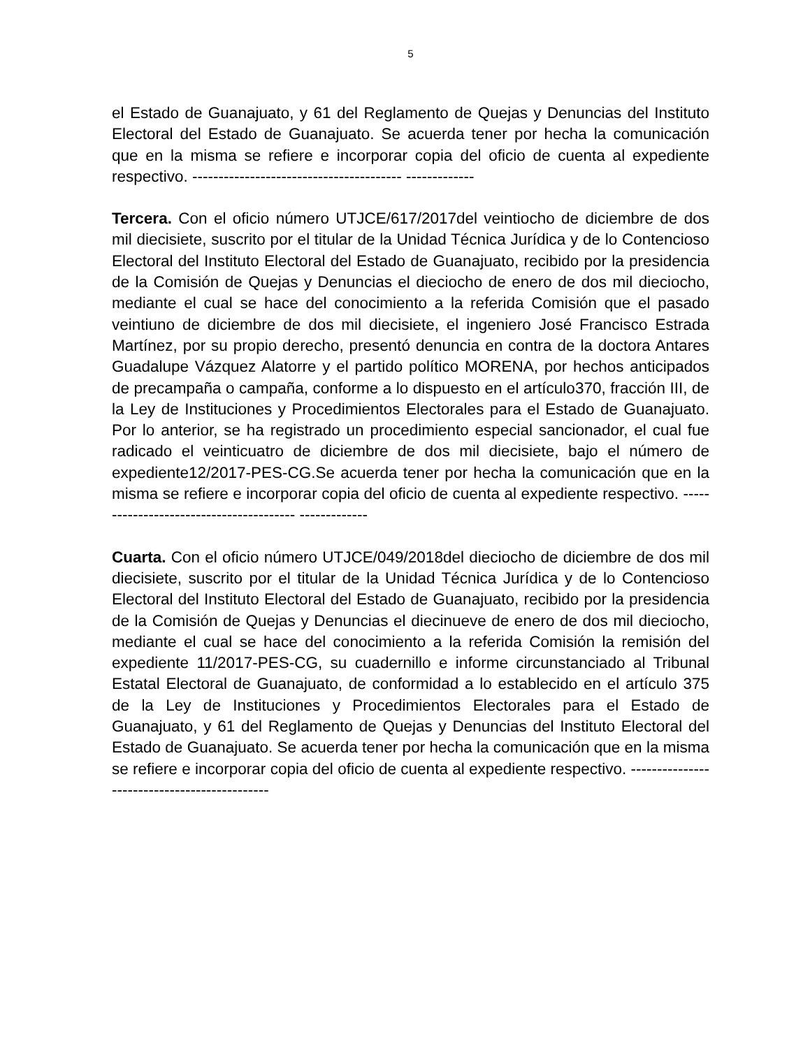5
el Estado de Guanajuato, y 61 del Reglamento de Quejas y Denuncias del Instituto Electoral del Estado de Guanajuato. Se acuerda tener por hecha la comunicación que en la misma se refiere e incorporar copia del oficio de cuenta al expediente respectivo. ---------------------------------------- -------------
Tercera. Con el oficio número UTJCE/617/2017del veintiocho de diciembre de dos mil diecisiete, suscrito por el titular de la Unidad Técnica Jurídica y de lo Contencioso Electoral del Instituto Electoral del Estado de Guanajuato, recibido por la presidencia de la Comisión de Quejas y Denuncias el dieciocho de enero de dos mil dieciocho, mediante el cual se hace del conocimiento a la referida Comisión que el pasado veintiuno de diciembre de dos mil diecisiete, el ingeniero José Francisco Estrada Martínez, por su propio derecho, presentó denuncia en contra de la doctora Antares Guadalupe Vázquez Alatorre y el partido político MORENA, por hechos anticipados de precampaña o campaña, conforme a lo dispuesto en el artículo370, fracción III, de la Ley de Instituciones y Procedimientos Electorales para el Estado de Guanajuato. Por lo anterior, se ha registrado un procedimiento especial sancionador, el cual fue radicado el veinticuatro de diciembre de dos mil diecisiete, bajo el número de expediente12/2017-PES-CG.Se acuerda tener por hecha la comunicación que en la misma se refiere e incorporar copia del oficio de cuenta al expediente respectivo. ---------------------------------------- -------------
Cuarta. Con el oficio número UTJCE/049/2018del dieciocho de diciembre de dos mil diecisiete, suscrito por el titular de la Unidad Técnica Jurídica y de lo Contencioso Electoral del Instituto Electoral del Estado de Guanajuato, recibido por la presidencia de la Comisión de Quejas y Denuncias el diecinueve de enero de dos mil dieciocho, mediante el cual se hace del conocimiento a la referida Comisión la remisión del expediente 11/2017-PES-CG, su cuadernillo e informe circunstanciado al Tribunal Estatal Electoral de Guanajuato, de conformidad a lo establecido en el artículo 375 de la Ley de Instituciones y Procedimientos Electorales para el Estado de Guanajuato, y 61 del Reglamento de Quejas y Denuncias del Instituto Electoral del Estado de Guanajuato. Se acuerda tener por hecha la comunicación que en la misma se refiere e incorporar copia del oficio de cuenta al expediente respectivo. ---------------------------------------------